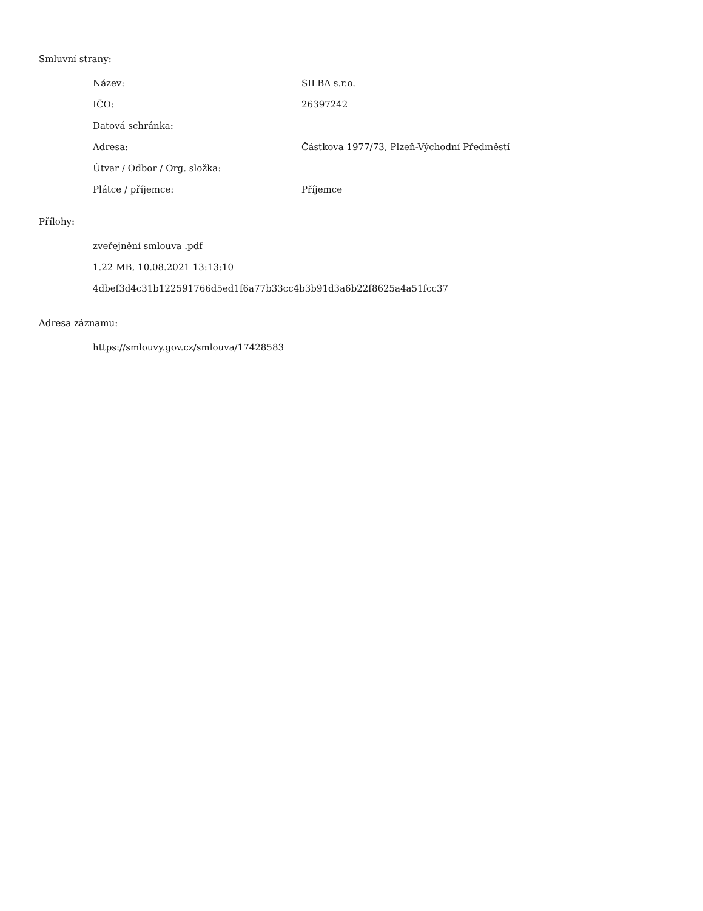Smluvní strany:
| Název: | SILBA s.r.o. |
| IČO: | 26397242 |
| Datová schránka: | |
| Adresa: | Částkova 1977/73, Plzeň-Východní Předměstí |
| Útvar / Odbor / Org. složka: | |
| Plátce / příjemce: | Příjemce |
Přílohy:
zveřejnění smlouva .pdf
1.22 MB, 10.08.2021 13:13:10
4dbef3d4c31b122591766d5ed1f6a77b33cc4b3b91d3a6b22f8625a4a51fcc37
Adresa záznamu:
https://smlouvy.gov.cz/smlouva/17428583